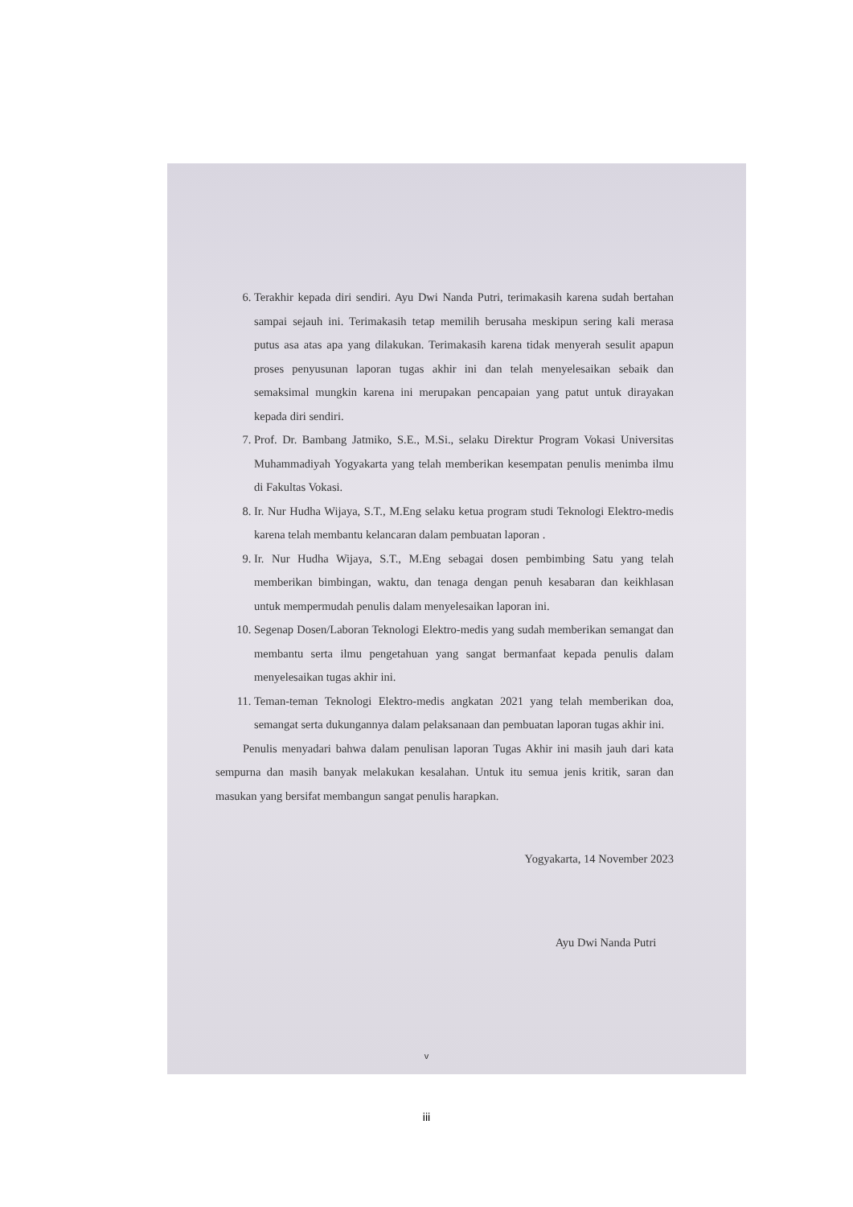6. Terakhir kepada diri sendiri. Ayu Dwi Nanda Putri, terimakasih karena sudah bertahan sampai sejauh ini. Terimakasih tetap memilih berusaha meskipun sering kali merasa putus asa atas apa yang dilakukan. Terimakasih karena tidak menyerah sesulit apapun proses penyusunan laporan tugas akhir ini dan telah menyelesaikan sebaik dan semaksimal mungkin karena ini merupakan pencapaian yang patut untuk dirayakan kepada diri sendiri.
7. Prof. Dr. Bambang Jatmiko, S.E., M.Si., selaku Direktur Program Vokasi Universitas Muhammadiyah Yogyakarta yang telah memberikan kesempatan penulis menimba ilmu di Fakultas Vokasi.
8. Ir. Nur Hudha Wijaya, S.T., M.Eng selaku ketua program studi Teknologi Elektro-medis karena telah membantu kelancaran dalam pembuatan laporan .
9. Ir. Nur Hudha Wijaya, S.T., M.Eng sebagai dosen pembimbing Satu yang telah memberikan bimbingan, waktu, dan tenaga dengan penuh kesabaran dan keikhlasan untuk mempermudah penulis dalam menyelesaikan laporan ini.
10. Segenap Dosen/Laboran Teknologi Elektro-medis yang sudah memberikan semangat dan membantu serta ilmu pengetahuan yang sangat bermanfaat kepada penulis dalam menyelesaikan tugas akhir ini.
11. Teman-teman Teknologi Elektro-medis angkatan 2021 yang telah memberikan doa, semangat serta dukungannya dalam pelaksanaan dan pembuatan laporan tugas akhir ini.
Penulis menyadari bahwa dalam penulisan laporan Tugas Akhir ini masih jauh dari kata sempurna dan masih banyak melakukan kesalahan. Untuk itu semua jenis kritik, saran dan masukan yang bersifat membangun sangat penulis harapkan.
Yogyakarta, 14 November 2023
Ayu Dwi Nanda Putri
v
iii